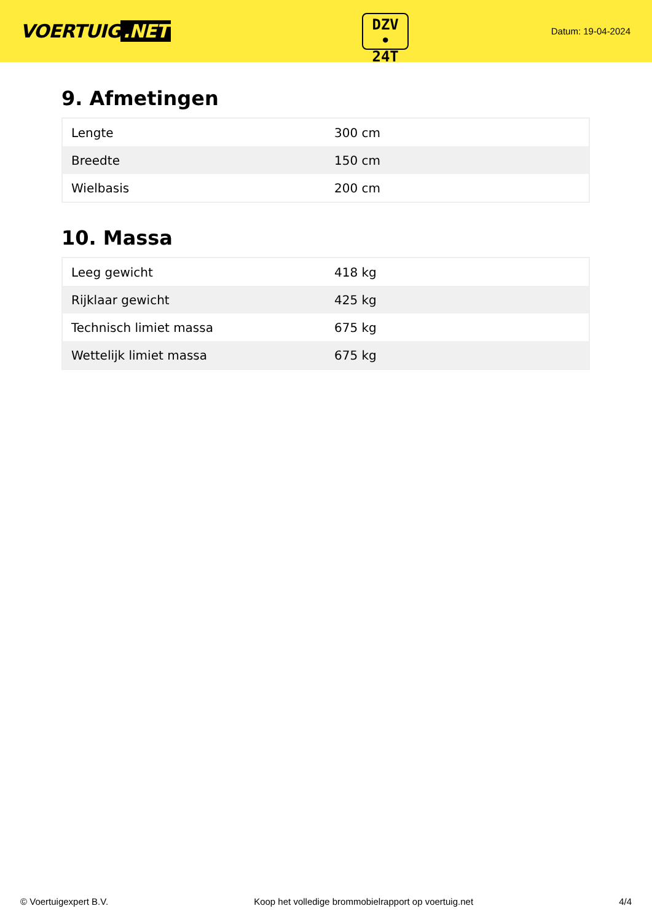VOERTUIG.NET
DZV
• 24T
Datum: 19-04-2024
9. Afmetingen
| Lengte | 300 cm |
| Breedte | 150 cm |
| Wielbasis | 200 cm |
10. Massa
| Leeg gewicht | 418 kg |
| Rijklaar gewicht | 425 kg |
| Technisch limiet massa | 675 kg |
| Wettelijk limiet massa | 675 kg |
© Voertuigexpert B.V. Koop het volledige brommobielrapport op voertuig.net 4/4